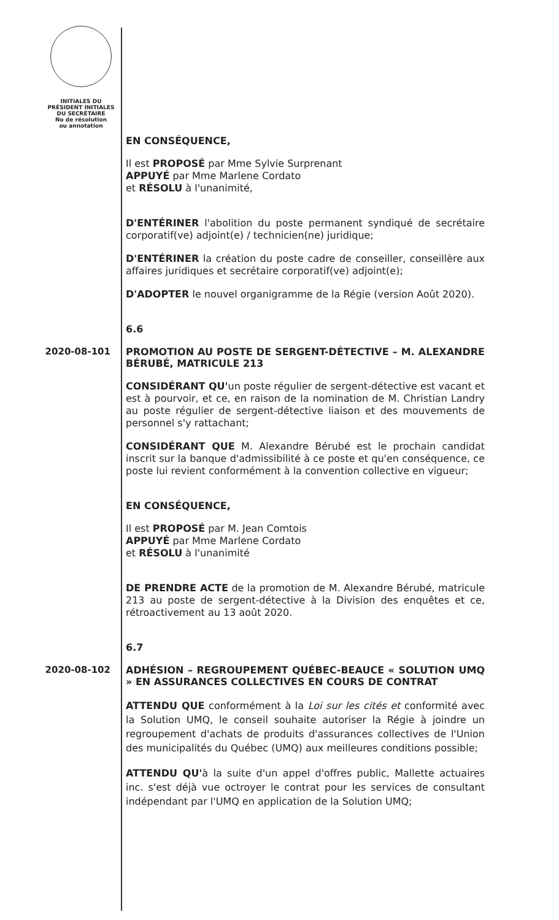INITIALES DU PRÉSIDENT INITIALES DU SECRÉTAIRE
No de résolution
ou annotation
EN CONSÉQUENCE,
Il est PROPOSÉ par Mme Sylvie Surprenant
APPUYÉ par Mme Marlene Cordato
et RÉSOLU à l'unanimité,
D'ENTÉRINER l'abolition du poste permanent syndiqué de secrétaire corporatif(ve) adjoint(e) / technicien(ne) juridique;
D'ENTÉRINER la création du poste cadre de conseiller, conseillère aux affaires juridiques et secrétaire corporatif(ve) adjoint(e);
D'ADOPTER le nouvel organigramme de la Régie (version Août 2020).
6.6
2020-08-101 PROMOTION AU POSTE DE SERGENT-DÉTECTIVE – M. ALEXANDRE BÉRUBÉ, MATRICULE 213
CONSIDÉRANT QU'un poste régulier de sergent-détective est vacant et est à pourvoir, et ce, en raison de la nomination de M. Christian Landry au poste régulier de sergent-détective liaison et des mouvements de personnel s'y rattachant;
CONSIDÉRANT QUE M. Alexandre Bérubé est le prochain candidat inscrit sur la banque d'admissibilité à ce poste et qu'en conséquence, ce poste lui revient conformément à la convention collective en vigueur;
EN CONSÉQUENCE,
Il est PROPOSÉ par M. Jean Comtois
APPUYÉ par Mme Marlene Cordato
et RÉSOLU à l'unanimité
DE PRENDRE ACTE de la promotion de M. Alexandre Bérubé, matricule 213 au poste de sergent-détective à la Division des enquêtes et ce, rétroactivement au 13 août 2020.
6.7
2020-08-102 ADHÉSION – REGROUPEMENT QUÉBEC-BEAUCE « SOLUTION UMQ » EN ASSURANCES COLLECTIVES EN COURS DE CONTRAT
ATTENDU QUE conformément à la Loi sur les cités et conformité avec la Solution UMQ, le conseil souhaite autoriser la Régie à joindre un regroupement d'achats de produits d'assurances collectives de l'Union des municipalités du Québec (UMQ) aux meilleures conditions possible;
ATTENDU QU'à la suite d'un appel d'offres public, Mallette actuaires inc. s'est déjà vue octroyer le contrat pour les services de consultant indépendant par l'UMQ en application de la Solution UMQ;